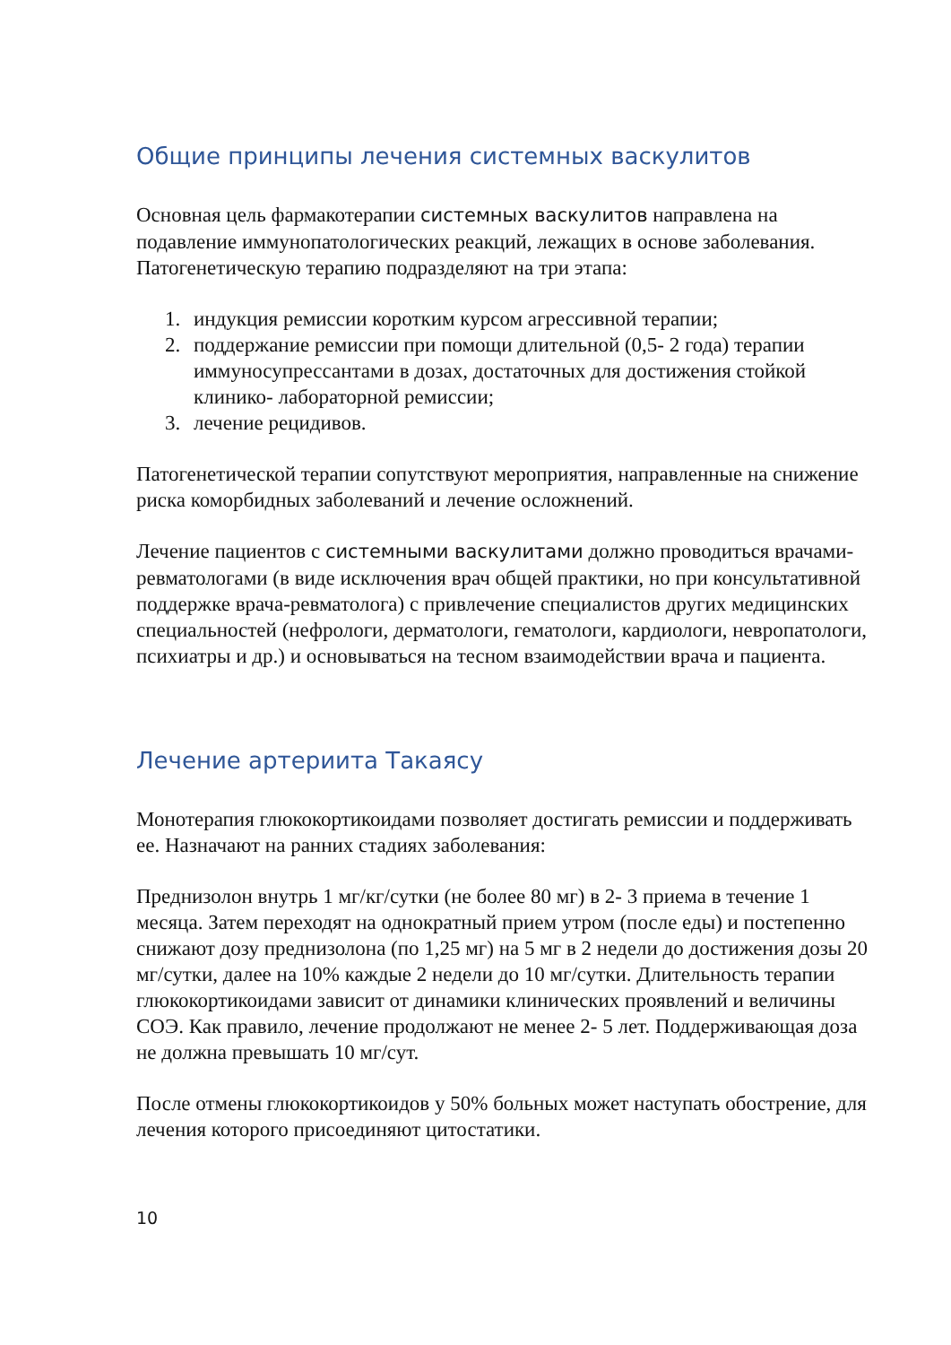Общие принципы лечения системных васкулитов
Основная цель фармакотерапии системных васкулитов направлена на подавление иммунопатологических реакций, лежащих в основе заболевания. Патогенетическую терапию подразделяют на три этапа:
1. индукция ремиссии коротким курсом агрессивной терапии;
2. поддержание ремиссии при помощи длительной (0,5- 2 года) терапии иммуносупрессантами в дозах, достаточных для достижения стойкой клинико- лабораторной ремиссии;
3. лечение рецидивов.
Патогенетической терапии сопутствуют мероприятия, направленные на снижение риска коморбидных заболеваний и лечение осложнений.
Лечение пациентов с системными васкулитами должно проводиться врачами-ревматологами (в виде исключения врач общей практики, но при консультативной поддержке врача-ревматолога) с привлечение специалистов других медицинских специальностей (нефрологи, дерматологи, гематологи, кардиологи, невропатологи, психиатры и др.) и основываться на тесном взаимодействии врача и пациента.
Лечение артериита Такаясу
Монотерапия глюкокортикоидами позволяет достигать ремиссии и поддерживать ее. Назначают на ранних стадиях заболевания:
Преднизолон внутрь 1 мг/кг/сутки (не более 80 мг) в 2- 3 приема в течение 1 месяца. Затем переходят на однократный прием утром (после еды) и постепенно снижают дозу преднизолона (по 1,25 мг) на 5 мг в 2 недели до достижения дозы 20 мг/сутки, далее на 10% каждые 2 недели до 10 мг/сутки. Длительность терапии глюкокортикоидами зависит от динамики клинических проявлений и величины СОЭ. Как правило, лечение продолжают не менее 2- 5 лет. Поддерживающая доза не должна превышать 10 мг/сут.
После отмены глюкокортикоидов у 50% больных может наступать обострение, для лечения которого присоединяют цитостатики.
10